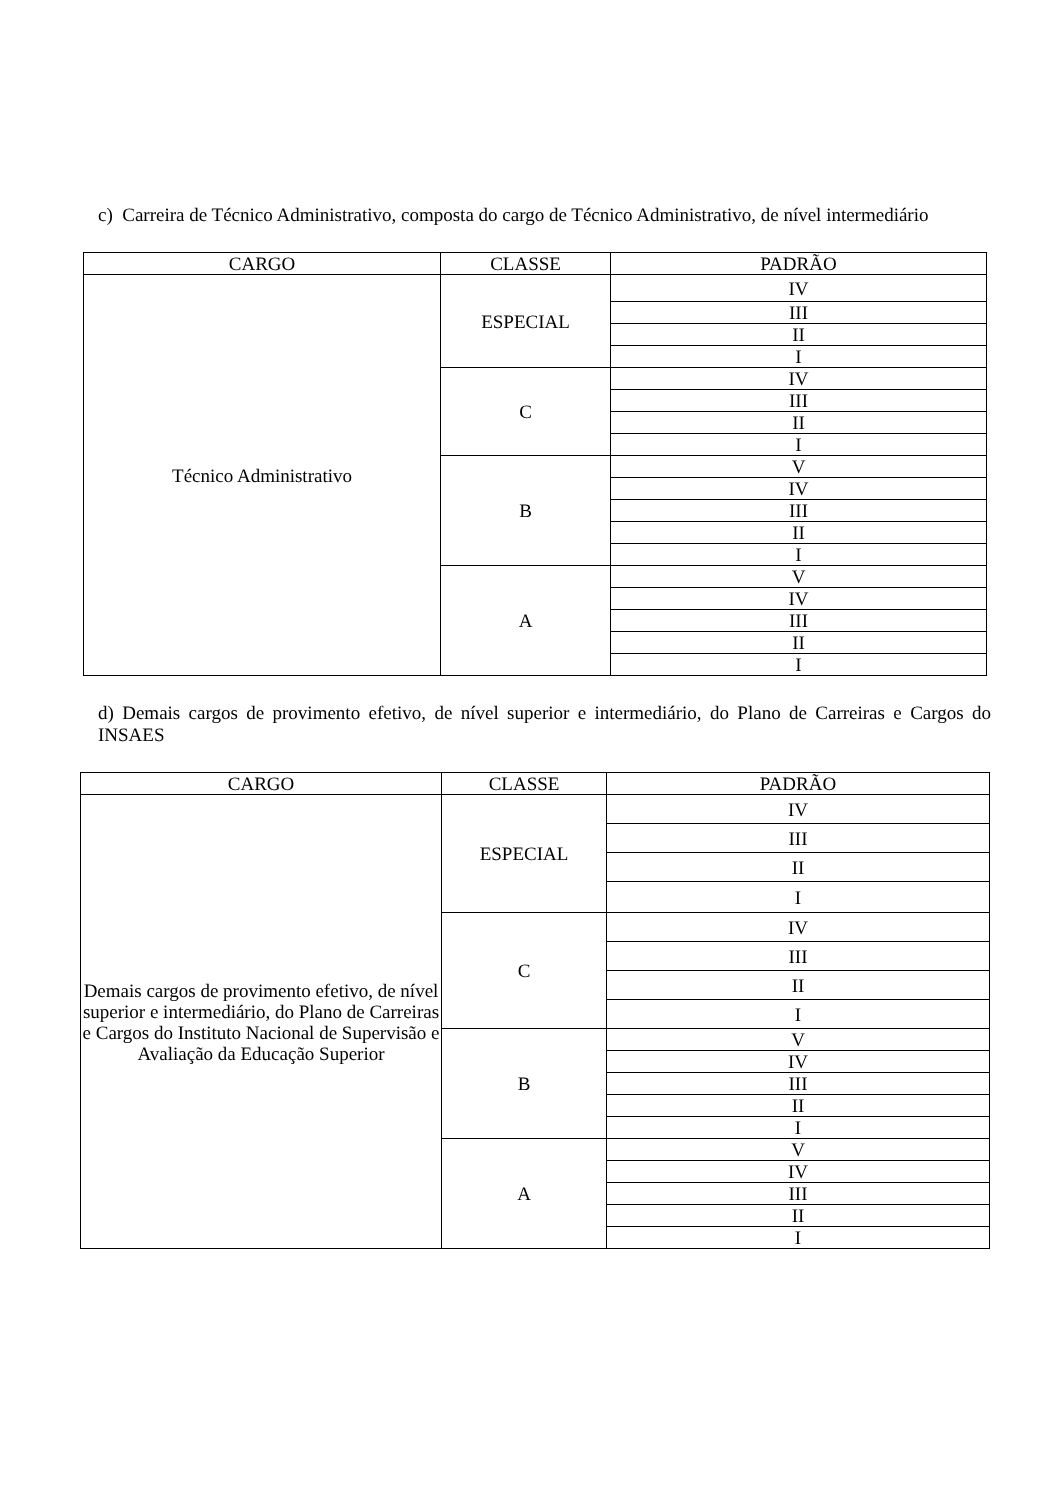c) Carreira de Técnico Administrativo, composta do cargo de Técnico Administrativo, de nível intermediário
| CARGO | CLASSE | PADRÃO |
| --- | --- | --- |
| Técnico Administrativo | ESPECIAL | IV |
| | | III |
| | | II |
| | | I |
| | C | IV |
| | | III |
| | | II |
| | | I |
| | B | V |
| | | IV |
| | | III |
| | | II |
| | | I |
| | A | V |
| | | IV |
| | | III |
| | | II |
| | | I |
d) Demais cargos de provimento efetivo, de nível superior e intermediário, do Plano de Carreiras e Cargos do INSAES
| CARGO | CLASSE | PADRÃO |
| --- | --- | --- |
| Demais cargos de provimento efetivo, de nível superior e intermediário, do Plano de Carreiras e Cargos do Instituto Nacional de Supervisão e Avaliação da Educação Superior | ESPECIAL | IV |
| | | III |
| | | II |
| | | I |
| | C | IV |
| | | III |
| | | II |
| | | I |
| | B | V |
| | | IV |
| | | III |
| | | II |
| | | I |
| | A | V |
| | | IV |
| | | III |
| | | II |
| | | I |